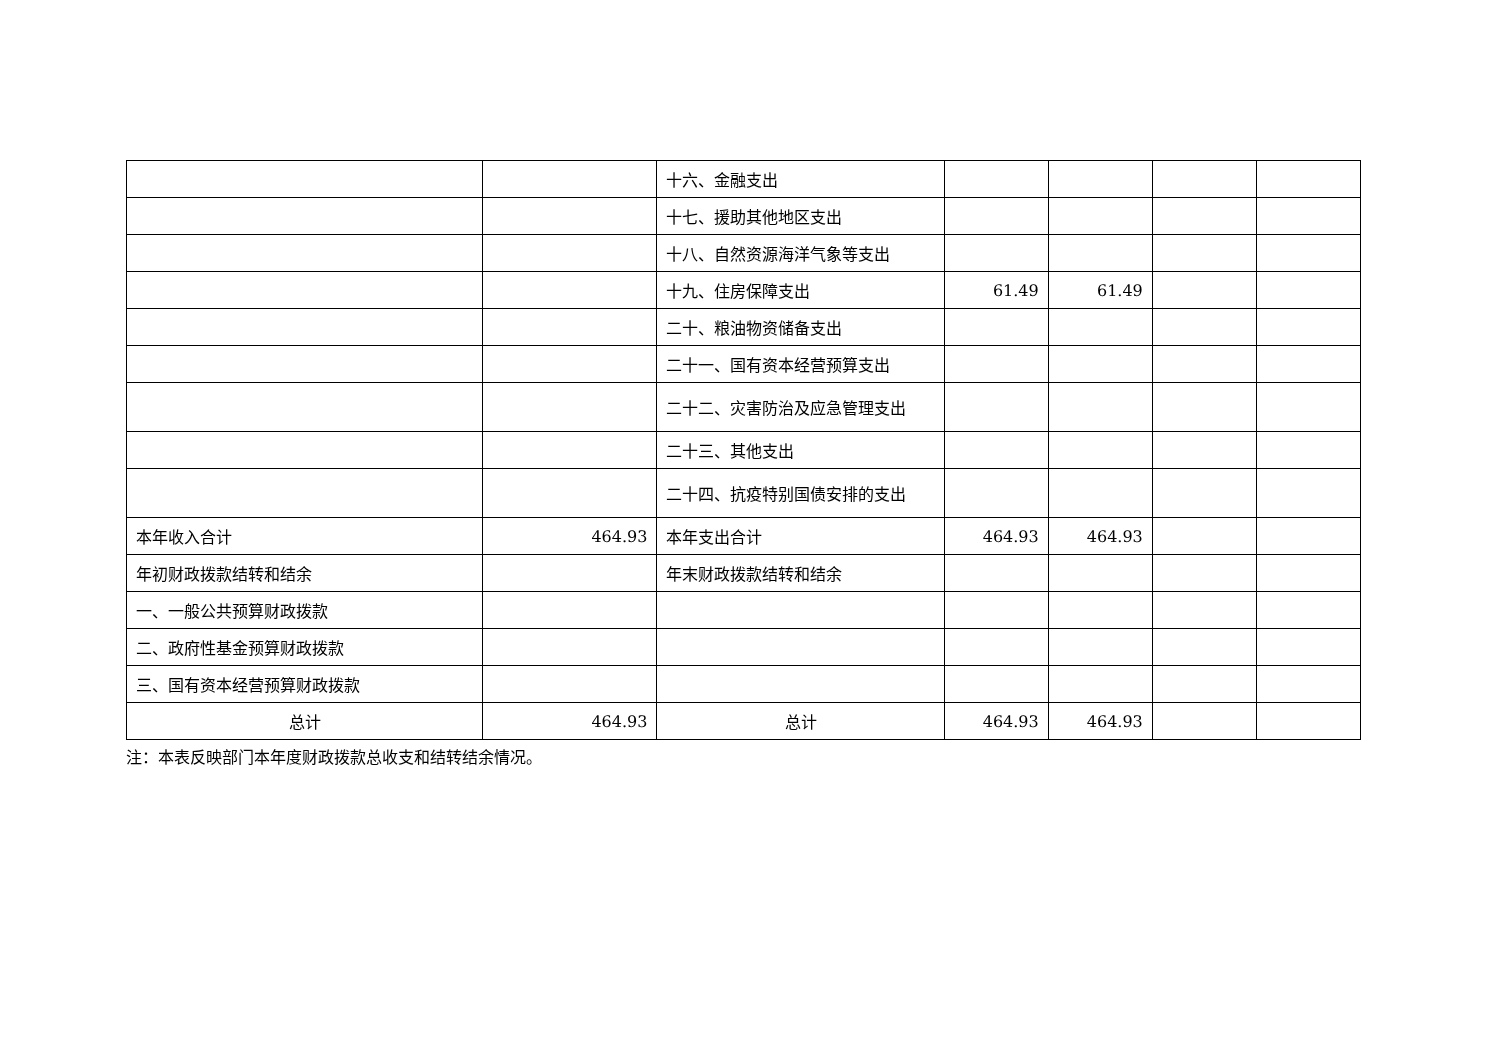| | | 十六、金融支出 | | | | |
| | | 十七、援助其他地区支出 | | | | |
| | | 十八、自然资源海洋气象等支出 | | | | |
| | | 十九、住房保障支出 | 61.49 | 61.49 | | |
| | | 二十、粮油物资储备支出 | | | | |
| | | 二十一、国有资本经营预算支出 | | | | |
| | | 二十二、灾害防治及应急管理支出 | | | | |
| | | 二十三、其他支出 | | | | |
| | | 二十四、抗疫特别国债安排的支出 | | | | |
| 本年收入合计 | 464.93 | 本年支出合计 | 464.93 | 464.93 | | |
| 年初财政拨款结转和结余 | | 年末财政拨款结转和结余 | | | | |
| 一、一般公共预算财政拨款 | | | | | | |
| 二、政府性基金预算财政拨款 | | | | | | |
| 三、国有资本经营预算财政拨款 | | | | | | |
| 总计 | 464.93 | 总计 | 464.93 | 464.93 | | |
注：本表反映部门本年度财政拨款总收支和结转结余情况。